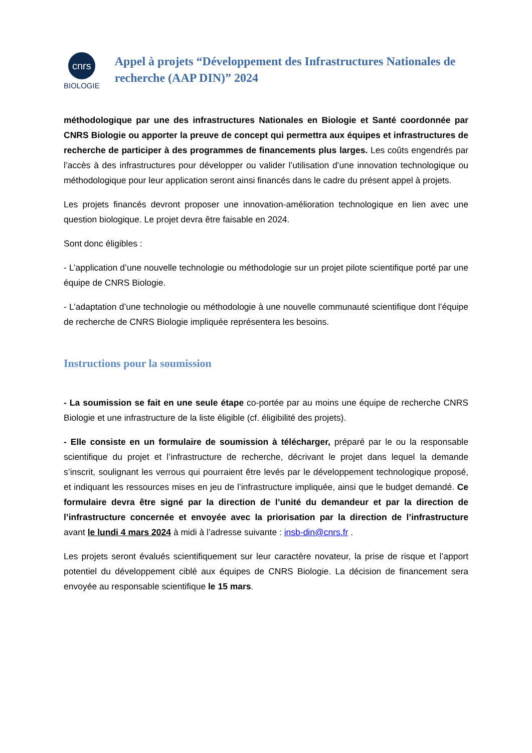cnrs
BIOLOGIE
Appel à projets “Développement des Infrastructures Nationales de recherche (AAP DIN)” 2024
méthodologique par une des infrastructures Nationales en Biologie et Santé coordonnée par CNRS Biologie ou apporter la preuve de concept qui permettra aux équipes et infrastructures de recherche de participer à des programmes de financements plus larges. Les coûts engendrés par l’accès à des infrastructures pour développer ou valider l’utilisation d’une innovation technologique ou méthodologique pour leur application seront ainsi financés dans le cadre du présent appel à projets.
Les projets financés devront proposer une innovation-amélioration technologique en lien avec une question biologique. Le projet devra être faisable en 2024.
Sont donc éligibles :
- L’application d’une nouvelle technologie ou méthodologie sur un projet pilote scientifique porté par une équipe de CNRS Biologie.
- L’adaptation d’une technologie ou méthodologie à une nouvelle communauté scientifique dont l’équipe de recherche de CNRS Biologie impliquée représentera les besoins.
Instructions pour la soumission
- La soumission se fait en une seule étape co-portée par au moins une équipe de recherche CNRS Biologie et une infrastructure de la liste éligible (cf. éligibilité des projets).
- Elle consiste en un formulaire de soumission à télécharger, préparé par le ou la responsable scientifique du projet et l’infrastructure de recherche, décrivant le projet dans lequel la demande s’inscrit, soulignant les verrous qui pourraient être levés par le développement technologique proposé, et indiquant les ressources mises en jeu de l’infrastructure impliquée, ainsi que le budget demandé. Ce formulaire devra être signé par la direction de l’unité du demandeur et par la direction de l’infrastructure concernée et envoyée avec la priorisation par la direction de l’infrastructure avant le lundi 4 mars 2024 à midi à l’adresse suivante : insb-din@cnrs.fr .
Les projets seront évalués scientifiquement sur leur caractère novateur, la prise de risque et l’apport potentiel du développement ciblé aux équipes de CNRS Biologie. La décision de financement sera envoyée au responsable scientifique le 15 mars.